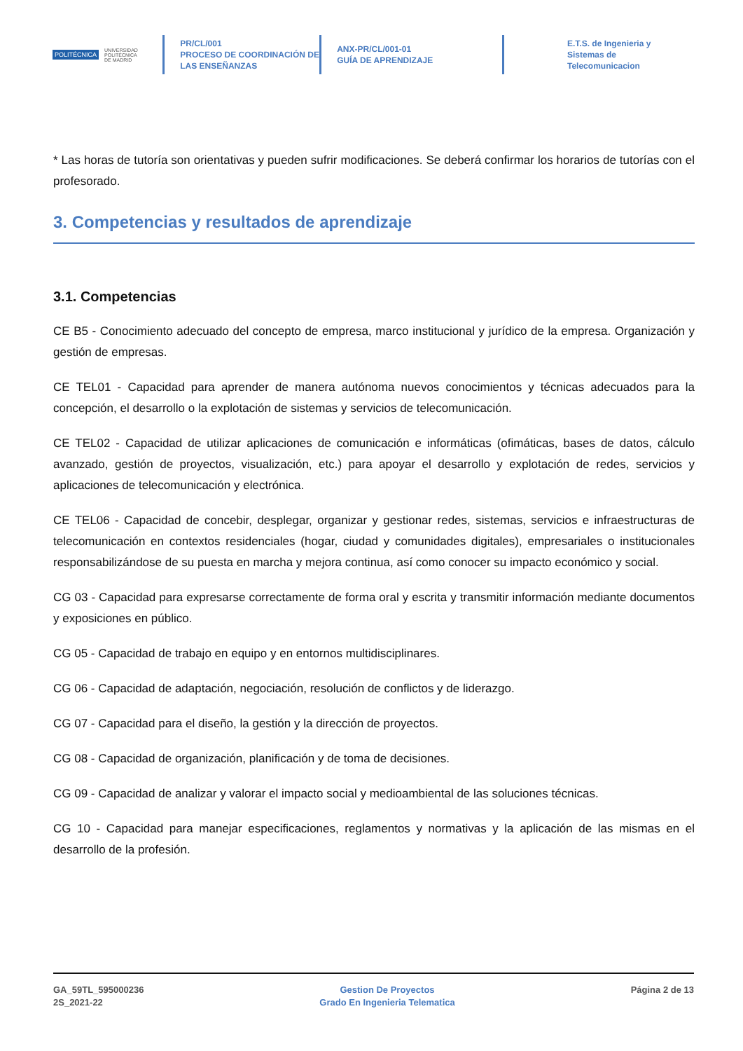POLITÉCNICA UNIVERSIDAD
POLITÉCNICA
DE MADRID
PR/CL/001
PROCESO DE COORDINACIÓN DE
LAS ENSEÑANZAS
ANX-PR/CL/001-01
GUÍA DE APRENDIZAJE
E.T.S. de Ingenieria y
Sistemas de
Telecomunicacion
* Las horas de tutoría son orientativas y pueden sufrir modificaciones. Se deberá confirmar los horarios de tutorías con el profesorado.
3. Competencias y resultados de aprendizaje
3.1. Competencias
CE B5 - Conocimiento adecuado del concepto de empresa, marco institucional y jurídico de la empresa. Organización y gestión de empresas.
CE TEL01 - Capacidad para aprender de manera autónoma nuevos conocimientos y técnicas adecuados para la concepción, el desarrollo o la explotación de sistemas y servicios de telecomunicación.
CE TEL02 - Capacidad de utilizar aplicaciones de comunicación e informáticas (ofimáticas, bases de datos, cálculo avanzado, gestión de proyectos, visualización, etc.) para apoyar el desarrollo y explotación de redes, servicios y aplicaciones de telecomunicación y electrónica.
CE TEL06 - Capacidad de concebir, desplegar, organizar y gestionar redes, sistemas, servicios e infraestructuras de telecomunicación en contextos residenciales (hogar, ciudad y comunidades digitales), empresariales o institucionales responsabilizándose de su puesta en marcha y mejora continua, así como conocer su impacto económico y social.
CG 03 - Capacidad para expresarse correctamente de forma oral y escrita y transmitir información mediante documentos y exposiciones en público.
CG 05 - Capacidad de trabajo en equipo y en entornos multidisciplinares.
CG 06 - Capacidad de adaptación, negociación, resolución de conflictos y de liderazgo.
CG 07 - Capacidad para el diseño, la gestión y la dirección de proyectos.
CG 08 - Capacidad de organización, planificación y de toma de decisiones.
CG 09 - Capacidad de analizar y valorar el impacto social y medioambiental de las soluciones técnicas.
CG 10 - Capacidad para manejar especificaciones, reglamentos y normativas y la aplicación de las mismas en el desarrollo de la profesión.
GA_59TL_595000236
2S_2021-22
Gestion De Proyectos
Grado En Ingenieria Telematica
Página 2 de 13